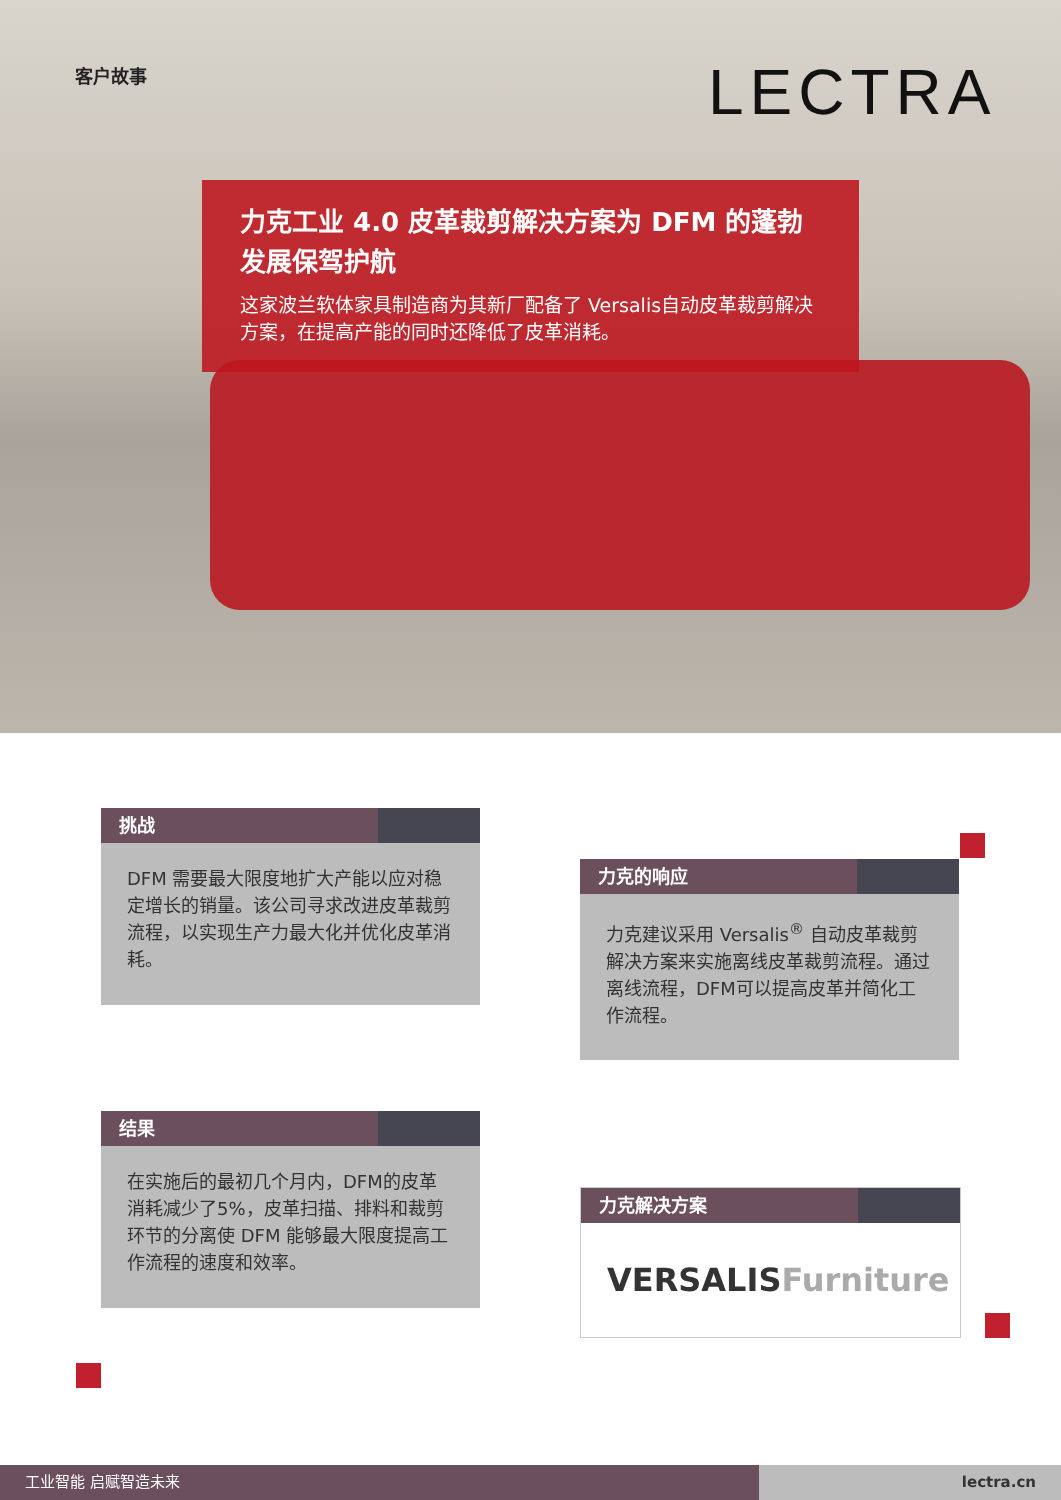客户故事 LECTRA
力克工业 4.0 皮革裁剪解决方案为 DFM 的蓬勃发展保驾护航
这家波兰软体家具制造商为其新厂配备了 Versalis自动皮革裁剪解决方案，在提高产能的同时还降低了皮革消耗。
挑战
DFM 需要最大限度地扩大产能以应对稳定增长的销量。该公司寻求改进皮革裁剪流程，以实现生产力最大化并优化皮革消耗。
力克的响应
力克建议采用 Versalis<sup>®</sup> 自动皮革裁剪解决方案来实施离线皮革裁剪流程。通过离线流程，DFM可以提高皮革并简化工作流程。
结果
在实施后的最初几个月内，DFM的皮革消耗减少了5%，皮革扫描、排料和裁剪环节的分离使 DFM 能够最大限度提高工作流程的速度和效率。
力克解决方案
VERSALISFurniture
工业智能 启赋智造未来 lectra.cn